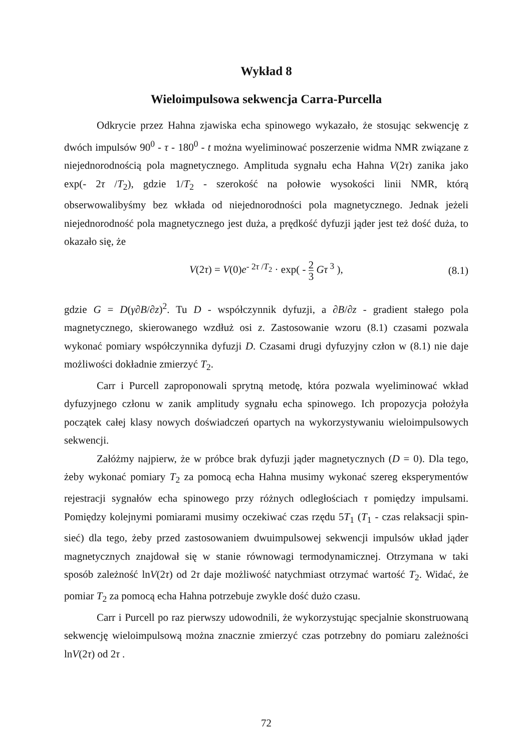Wykład 8
Wieloimpulsowa sekwencja Carra-Purcella
Odkrycie przez Hahna zjawiska echa spinowego wykazało, że stosując sekwencję z dwóch impulsów 90<sup>0</sup> - τ - 180<sup>0</sup> - t można wyeliminować poszerzenie widma NMR związane z niejednorodnością pola magnetycznego. Amplituda sygnału echa Hahna V(2τ) zanika jako exp(- 2τ /T<sub>2</sub>), gdzie 1/T<sub>2</sub> - szerokość na połowie wysokości linii NMR, którą obserwowalibyśmy bez wkłada od niejednorodności pola magnetycznego. Jednak jeżeli niejednorodność pola magnetycznego jest duża, a prędkość dyfuzji jąder jest też dość duża, to okazało się, że
V(2τ) = V(0)e<sup>- 2τ /T<sub>2</sub></sup> · exp( - 2 3 Gτ<sup>3</sup> ), (8.1)
gdzie G = D(γ∂B/∂z)<sup>2</sup>. Tu D - współczynnik dyfuzji, a ∂B/∂z - gradient stałego pola magnetycznego, skierowanego wzdłuż osi z. Zastosowanie wzoru (8.1) czasami pozwala wykonać pomiary współczynnika dyfuzji D. Czasami drugi dyfuzyjny człon w (8.1) nie daje możliwości dokładnie zmierzyć T<sub>2</sub>.
Carr i Purcell zaproponowali sprytną metodę, która pozwala wyeliminować wkład dyfuzyjnego członu w zanik amplitudy sygnału echa spinowego. Ich propozycja położyła początek całej klasy nowych doświadczeń opartych na wykorzystywaniu wieloimpulsowych sekwencji.
Załóżmy najpierw, że w próbce brak dyfuzji jąder magnetycznych (D = 0). Dla tego, żeby wykonać pomiary T<sub>2</sub> za pomocą echa Hahna musimy wykonać szereg eksperymentów rejestracji sygnałów echa spinowego przy różnych odległościach τ pomiędzy impulsami. Pomiędzy kolejnymi pomiarami musimy oczekiwać czas rzędu 5T<sub>1</sub> (T<sub>1</sub> - czas relaksacji spin-sieć) dla tego, żeby przed zastosowaniem dwuimpulsowej sekwencji impulsów układ jąder magnetycznych znajdował się w stanie równowagi termodynamicznej. Otrzymana w taki sposób zależność lnV(2τ) od 2τ daje możliwość natychmiast otrzymać wartość T<sub>2</sub>. Widać, że pomiar T<sub>2</sub> za pomocą echa Hahna potrzebuje zwykle dość dużo czasu.
Carr i Purcell po raz pierwszy udowodnili, że wykorzystując specjalnie skonstruowaną sekwencję wieloimpulsową można znacznie zmierzyć czas potrzebny do pomiaru zależności lnV(2τ) od 2τ .
72